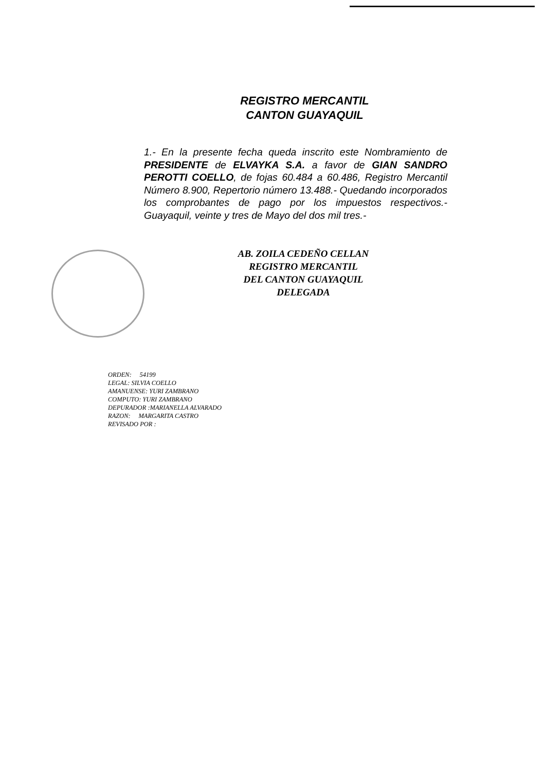REGISTRO MERCANTIL
CANTON GUAYAQUIL
1.- En la presente fecha queda inscrito este Nombramiento de PRESIDENTE de ELVAYKA S.A. a favor de GIAN SANDRO PEROTTI COELLO, de fojas 60.484 a 60.486, Registro Mercantil Número 8.900, Repertorio número 13.488.- Quedando incorporados los comprobantes de pago por los impuestos respectivos.- Guayaquil, veinte y tres de Mayo del dos mil tres.-
AB. ZOILA CEDEÑO CELLAN
REGISTRO MERCANTIL
DEL CANTON GUAYAQUIL
DELEGADA
ORDEN: 54199
LEGAL: SILVIA COELLO
AMANUENSE: YURI ZAMBRANO
COMPUTO: YURI ZAMBRANO
DEPURADOR :MARIANELLA ALVARADO
RAZON: MARGARITA CASTRO
REVISADO POR :